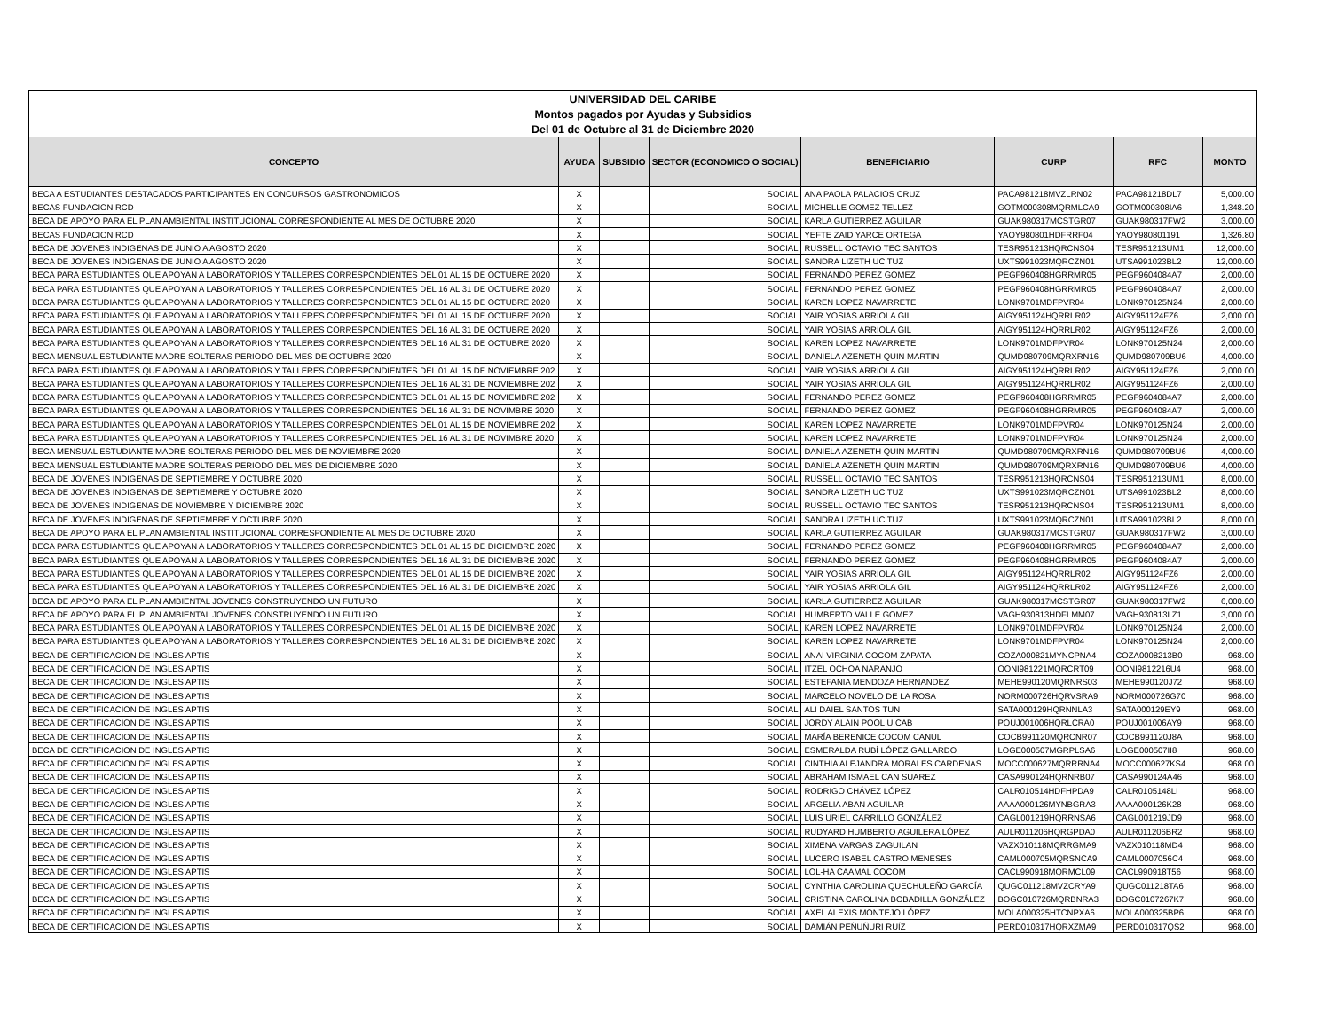| UNIVERSIDAD DEL CARIBE |
| Montos pagados por Ayudas y Subsidios |
| Del 01 de Octubre al 31 de Diciembre 2020 |
| CONCEPTO | AYUDA | SUBSIDIO | SECTOR (ECONOMICO O SOCIAL) | BENEFICIARIO | CURP | RFC | MONTO |
| --- | --- | --- | --- | --- | --- | --- | --- |
| BECA A ESTUDIANTES DESTACADOS PARTICIPANTES EN CONCURSOS GASTRONOMICOS | X | | SOCIAL | ANA PAOLA PALACIOS CRUZ | PACA981218MVZLRN02 | PACA981218DL7 | 5,000.00 |
| BECAS FUNDACION RCD | X | | SOCIAL | MICHELLE GOMEZ TELLEZ | GOTM000308MQRMLCA9 | GOTM000308IA6 | 1,348.20 |
| BECA DE APOYO PARA EL PLAN AMBIENTAL INSTITUCIONAL CORRESPONDIENTE AL MES DE OCTUBRE 2020 | X | | SOCIAL | KARLA GUTIERREZ AGUILAR | GUAK980317MCSTGR07 | GUAK980317FW2 | 3,000.00 |
| BECAS FUNDACION RCD | X | | SOCIAL | YEFTE ZAID YARCE ORTEGA | YAOY980801HDFRRF04 | YAOY980801191 | 1,326.80 |
| BECA DE JOVENES INDIGENAS DE JUNIO A AGOSTO 2020 | X | | SOCIAL | RUSSELL OCTAVIO TEC SANTOS | TESR951213HQRCNS04 | TESR951213UM1 | 12,000.00 |
| BECA DE JOVENES INDIGENAS DE JUNIO A AGOSTO 2020 | X | | SOCIAL | SANDRA LIZETH UC TUZ | UXTS991023MQRCZN01 | UTSA991023BL2 | 12,000.00 |
| BECA PARA ESTUDIANTES QUE APOYAN A LABORATORIOS Y TALLERES CORRESPONDIENTES DEL 01 AL 15 DE OCTUBRE 2020 | X | | SOCIAL | FERNANDO PEREZ GOMEZ | PEGF960408HGRRMR05 | PEGF9604084A7 | 2,000.00 |
| BECA PARA ESTUDIANTES QUE APOYAN A LABORATORIOS Y TALLERES CORRESPONDIENTES DEL 16 AL 31 DE OCTUBRE 2020 | X | | SOCIAL | FERNANDO PEREZ GOMEZ | PEGF960408HGRRMR05 | PEGF9604084A7 | 2,000.00 |
| BECA PARA ESTUDIANTES QUE APOYAN A LABORATORIOS Y TALLERES CORRESPONDIENTES DEL 01 AL 15 DE OCTUBRE 2020 | X | | SOCIAL | KAREN LOPEZ NAVARRETE | LONK9701MDFPVR04 | LONK970125N24 | 2,000.00 |
| BECA PARA ESTUDIANTES QUE APOYAN A LABORATORIOS Y TALLERES CORRESPONDIENTES DEL 01 AL 15 DE OCTUBRE 2020 | X | | SOCIAL | YAIR YOSIAS ARRIOLA GIL | AIGY951124HQRRLR02 | AIGY951124FZ6 | 2,000.00 |
| BECA PARA ESTUDIANTES QUE APOYAN A LABORATORIOS Y TALLERES CORRESPONDIENTES DEL 16 AL 31 DE OCTUBRE 2020 | X | | SOCIAL | YAIR YOSIAS ARRIOLA GIL | AIGY951124HQRRLR02 | AIGY951124FZ6 | 2,000.00 |
| BECA PARA ESTUDIANTES QUE APOYAN A LABORATORIOS Y TALLERES CORRESPONDIENTES DEL 16 AL 31 DE OCTUBRE 2020 | X | | SOCIAL | KAREN LOPEZ NAVARRETE | LONK9701MDFPVR04 | LONK970125N24 | 2,000.00 |
| BECA MENSUAL ESTUDIANTE MADRE SOLTERAS PERIODO DEL MES DE OCTUBRE 2020 | X | | SOCIAL | DANIELA AZENETH QUIN MARTIN | QUMD980709MQRXRN16 | QUMD980709BU6 | 4,000.00 |
| BECA PARA ESTUDIANTES QUE APOYAN A LABORATORIOS Y TALLERES CORRESPONDIENTES DEL 01 AL 15 DE NOVIEMBRE 202 | X | | SOCIAL | YAIR YOSIAS ARRIOLA GIL | AIGY951124HQRRLR02 | AIGY951124FZ6 | 2,000.00 |
| BECA PARA ESTUDIANTES QUE APOYAN A LABORATORIOS Y TALLERES CORRESPONDIENTES DEL 16 AL 31 DE NOVIEMBRE 202 | X | | SOCIAL | YAIR YOSIAS ARRIOLA GIL | AIGY951124HQRRLR02 | AIGY951124FZ6 | 2,000.00 |
| BECA PARA ESTUDIANTES QUE APOYAN A LABORATORIOS Y TALLERES CORRESPONDIENTES DEL 01 AL 15 DE NOVIEMBRE 202 | X | | SOCIAL | FERNANDO PEREZ GOMEZ | PEGF960408HGRRMR05 | PEGF9604084A7 | 2,000.00 |
| BECA PARA ESTUDIANTES QUE APOYAN A LABORATORIOS Y TALLERES CORRESPONDIENTES DEL 16 AL 31 DE NOVIMBRE 2020 | X | | SOCIAL | FERNANDO PEREZ GOMEZ | PEGF960408HGRRMR05 | PEGF9604084A7 | 2,000.00 |
| BECA PARA ESTUDIANTES QUE APOYAN A LABORATORIOS Y TALLERES CORRESPONDIENTES DEL 01 AL 15 DE NOVIEMBRE 202 | X | | SOCIAL | KAREN LOPEZ NAVARRETE | LONK9701MDFPVR04 | LONK970125N24 | 2,000.00 |
| BECA PARA ESTUDIANTES QUE APOYAN A LABORATORIOS Y TALLERES CORRESPONDIENTES DEL 16 AL 31 DE NOVIMBRE 2020 | X | | SOCIAL | KAREN LOPEZ NAVARRETE | LONK9701MDFPVR04 | LONK970125N24 | 2,000.00 |
| BECA MENSUAL ESTUDIANTE MADRE SOLTERAS PERIODO DEL MES DE NOVIEMBRE 2020 | X | | SOCIAL | DANIELA AZENETH QUIN MARTIN | QUMD980709MQRXRN16 | QUMD980709BU6 | 4,000.00 |
| BECA MENSUAL ESTUDIANTE MADRE SOLTERAS PERIODO DEL MES DE DICIEMBRE 2020 | X | | SOCIAL | DANIELA AZENETH QUIN MARTIN | QUMD980709MQRXRN16 | QUMD980709BU6 | 4,000.00 |
| BECA DE JOVENES INDIGENAS DE SEPTIEMBRE Y OCTUBRE 2020 | X | | SOCIAL | RUSSELL OCTAVIO TEC SANTOS | TESR951213HQRCNS04 | TESR951213UM1 | 8,000.00 |
| BECA DE JOVENES INDIGENAS DE SEPTIEMBRE Y OCTUBRE 2020 | X | | SOCIAL | SANDRA LIZETH UC TUZ | UXTS991023MQRCZN01 | UTSA991023BL2 | 8,000.00 |
| BECA DE JOVENES INDIGENAS DE NOVIEMBRE Y DICIEMBRE 2020 | X | | SOCIAL | RUSSELL OCTAVIO TEC SANTOS | TESR951213HQRCNS04 | TESR951213UM1 | 8,000.00 |
| BECA DE JOVENES INDIGENAS DE SEPTIEMBRE Y OCTUBRE 2020 | X | | SOCIAL | SANDRA LIZETH UC TUZ | UXTS991023MQRCZN01 | UTSA991023BL2 | 8,000.00 |
| BECA DE APOYO PARA EL PLAN AMBIENTAL INSTITUCIONAL CORRESPONDIENTE AL MES DE OCTUBRE 2020 | X | | SOCIAL | KARLA GUTIERREZ AGUILAR | GUAK980317MCSTGR07 | GUAK980317FW2 | 3,000.00 |
| BECA PARA ESTUDIANTES QUE APOYAN A LABORATORIOS Y TALLERES CORRESPONDIENTES DEL 01 AL 15 DE DICIEMBRE 2020 | X | | SOCIAL | FERNANDO PEREZ GOMEZ | PEGF960408HGRRMR05 | PEGF9604084A7 | 2,000.00 |
| BECA PARA ESTUDIANTES QUE APOYAN A LABORATORIOS Y TALLERES CORRESPONDIENTES DEL 16 AL 31 DE DICIEMBRE 2020 | X | | SOCIAL | FERNANDO PEREZ GOMEZ | PEGF960408HGRRMR05 | PEGF9604084A7 | 2,000.00 |
| BECA PARA ESTUDIANTES QUE APOYAN A LABORATORIOS Y TALLERES CORRESPONDIENTES DEL 01 AL 15 DE DICIEMBRE 2020 | X | | SOCIAL | YAIR YOSIAS ARRIOLA GIL | AIGY951124HQRRLR02 | AIGY951124FZ6 | 2,000.00 |
| BECA PARA ESTUDIANTES QUE APOYAN A LABORATORIOS Y TALLERES CORRESPONDIENTES DEL 16 AL 31 DE DICIEMBRE 2020 | X | | SOCIAL | YAIR YOSIAS ARRIOLA GIL | AIGY951124HQRRLR02 | AIGY951124FZ6 | 2,000.00 |
| BECA DE APOYO PARA EL PLAN AMBIENTAL JOVENES CONSTRUYENDO UN FUTURO | X | | SOCIAL | KARLA GUTIERREZ AGUILAR | GUAK980317MCSTGR07 | GUAK980317FW2 | 6,000.00 |
| BECA DE APOYO PARA EL PLAN AMBIENTAL JOVENES CONSTRUYENDO UN FUTURO | X | | SOCIAL | HUMBERTO VALLE GOMEZ | VAGH930813HDFLMM07 | VAGH930813LZ1 | 3,000.00 |
| BECA PARA ESTUDIANTES QUE APOYAN A LABORATORIOS Y TALLERES CORRESPONDIENTES DEL 01 AL 15 DE DICIEMBRE 2020 | X | | SOCIAL | KAREN LOPEZ NAVARRETE | LONK9701MDFPVR04 | LONK970125N24 | 2,000.00 |
| BECA PARA ESTUDIANTES QUE APOYAN A LABORATORIOS Y TALLERES CORRESPONDIENTES DEL 16 AL 31 DE DICIEMBRE 2020 | X | | SOCIAL | KAREN LOPEZ NAVARRETE | LONK9701MDFPVR04 | LONK970125N24 | 2,000.00 |
| BECA DE CERTIFICACION DE INGLES APTIS | X | | SOCIAL | ANAI VIRGINIA COCOM ZAPATA | COZA000821MYNCPNA4 | COZA0008213B0 | 968.00 |
| BECA DE CERTIFICACION DE INGLES APTIS | X | | SOCIAL | ITZEL OCHOA NARANJO | OONI981221MQRCRT09 | OONI9812216U4 | 968.00 |
| BECA DE CERTIFICACION DE INGLES APTIS | X | | SOCIAL | ESTEFANIA MENDOZA HERNANDEZ | MEHE990120MQRNRS03 | MEHE990120J72 | 968.00 |
| BECA DE CERTIFICACION DE INGLES APTIS | X | | SOCIAL | MARCELO NOVELO DE LA ROSA | NORM000726HQRVSRA9 | NORM000726G70 | 968.00 |
| BECA DE CERTIFICACION DE INGLES APTIS | X | | SOCIAL | ALI DAIEL SANTOS TUN | SATA000129HQRNNLA3 | SATA000129EY9 | 968.00 |
| BECA DE CERTIFICACION DE INGLES APTIS | X | | SOCIAL | JORDY ALAIN POOL UICAB | POUJ001006HQRLCRA0 | POUJ001006AY9 | 968.00 |
| BECA DE CERTIFICACION DE INGLES APTIS | X | | SOCIAL | MARÍA BERENICE COCOM CANUL | COCB991120MQRCNR07 | COCB991120J8A | 968.00 |
| BECA DE CERTIFICACION DE INGLES APTIS | X | | SOCIAL | ESMERALDA RUBÍ LÓPEZ GALLARDO | LOGE000507MGRPLSA6 | LOGE000507II8 | 968.00 |
| BECA DE CERTIFICACION DE INGLES APTIS | X | | SOCIAL | CINTHIA ALEJANDRA MORALES CARDENAS | MOCC000627MQRRRNA4 | MOCC000627KS4 | 968.00 |
| BECA DE CERTIFICACION DE INGLES APTIS | X | | SOCIAL | ABRAHAM ISMAEL CAN SUAREZ | CASA990124HQRNRB07 | CASA990124A46 | 968.00 |
| BECA DE CERTIFICACION DE INGLES APTIS | X | | SOCIAL | RODRIGO CHÁVEZ LÓPEZ | CALR010514HDFHPDA9 | CALR0105148LI | 968.00 |
| BECA DE CERTIFICACION DE INGLES APTIS | X | | SOCIAL | ARGELIA ABAN AGUILAR | AAAA000126MYNBGRA3 | AAAA000126K28 | 968.00 |
| BECA DE CERTIFICACION DE INGLES APTIS | X | | SOCIAL | LUIS URIEL CARRILLO GONZÁLEZ | CAGL001219HQRRNSA6 | CAGL001219JD9 | 968.00 |
| BECA DE CERTIFICACION DE INGLES APTIS | X | | SOCIAL | RUDYARD HUMBERTO AGUILERA LÓPEZ | AULR011206HQRGPDA0 | AULR011206BR2 | 968.00 |
| BECA DE CERTIFICACION DE INGLES APTIS | X | | SOCIAL | XIMENA VARGAS ZAGUILAN | VAZX010118MQRRGMA9 | VAZX010118MD4 | 968.00 |
| BECA DE CERTIFICACION DE INGLES APTIS | X | | SOCIAL | LUCERO ISABEL CASTRO MENESES | CAML000705MQRSNCA9 | CAML0007056C4 | 968.00 |
| BECA DE CERTIFICACION DE INGLES APTIS | X | | SOCIAL | LOL-HA CAAMAL COCOM | CACL990918MQRMCL09 | CACL990918T56 | 968.00 |
| BECA DE CERTIFICACION DE INGLES APTIS | X | | SOCIAL | CYNTHIA CAROLINA QUECHULEÑO GARCÍA | QUGC011218MVZCRYA9 | QUGC011218TA6 | 968.00 |
| BECA DE CERTIFICACION DE INGLES APTIS | X | | SOCIAL | CRISTINA CAROLINA BOBADILLA GONZÁLEZ | BOGC010726MQRBNRA3 | BOGC0107267K7 | 968.00 |
| BECA DE CERTIFICACION DE INGLES APTIS | X | | SOCIAL | AXEL ALEXIS MONTEJO LÓPEZ | MOLA000325HTCNPXA6 | MOLA000325BP6 | 968.00 |
| BECA DE CERTIFICACION DE INGLES APTIS | X | | SOCIAL | DAMIÁN PEÑUÑURI RUÍZ | PERD010317HQRXZMA9 | PERD010317QS2 | 968.00 |